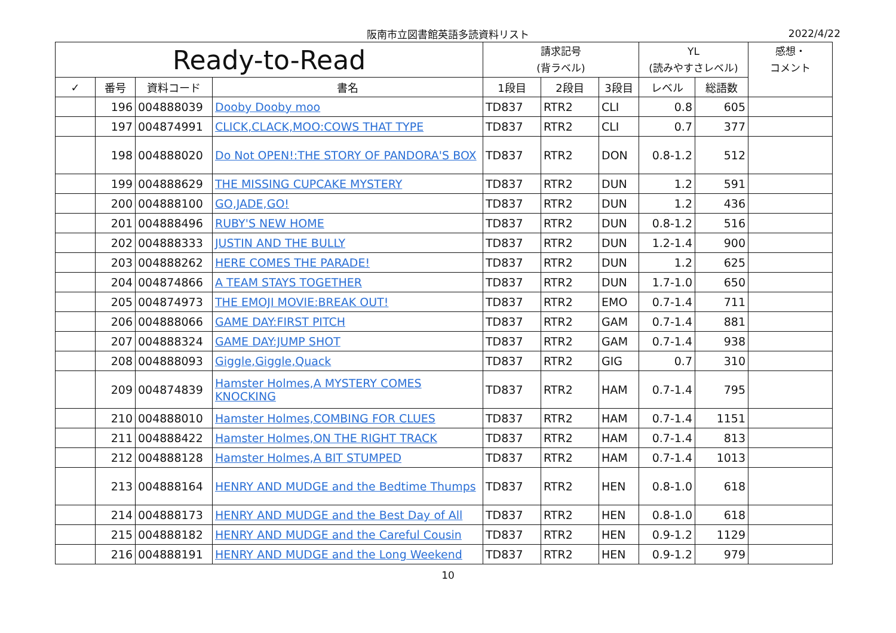阪南市立図書館英語多読資料リスト
2022/4/22
| Ready-to-Read | | | | 請求記号 (背ラベル) | | | YL (読みやすさレベル) | | 感想・ コメント |
| --- | --- | --- | --- | --- | --- | --- | --- | --- | --- |
| ✓ | 番号 | 資料コード | 書名 | 1段目 | 2段目 | 3段目 | レベル | 総語数 | |
| | 196 | 004888039 | Dooby Dooby moo | TD837 | RTR2 | CLI | 0.8 | 605 | |
| | 197 | 004874991 | CLICK,CLACK,MOO:COWS THAT TYPE | TD837 | RTR2 | CLI | 0.7 | 377 | |
| | 198 | 004888020 | Do Not OPEN!:THE STORY OF PANDORA'S BOX | TD837 | RTR2 | DON | 0.8-1.2 | 512 | |
| | 199 | 004888629 | THE MISSING CUPCAKE MYSTERY | TD837 | RTR2 | DUN | 1.2 | 591 | |
| | 200 | 004888100 | GO,JADE,GO! | TD837 | RTR2 | DUN | 1.2 | 436 | |
| | 201 | 004888496 | RUBY'S NEW HOME | TD837 | RTR2 | DUN | 0.8-1.2 | 516 | |
| | 202 | 004888333 | JUSTIN AND THE BULLY | TD837 | RTR2 | DUN | 1.2-1.4 | 900 | |
| | 203 | 004888262 | HERE COMES THE PARADE! | TD837 | RTR2 | DUN | 1.2 | 625 | |
| | 204 | 004874866 | A TEAM STAYS TOGETHER | TD837 | RTR2 | DUN | 1.7-1.0 | 650 | |
| | 205 | 004874973 | THE EMOJI MOVIE:BREAK OUT! | TD837 | RTR2 | EMO | 0.7-1.4 | 711 | |
| | 206 | 004888066 | GAME DAY:FIRST PITCH | TD837 | RTR2 | GAM | 0.7-1.4 | 881 | |
| | 207 | 004888324 | GAME DAY:JUMP SHOT | TD837 | RTR2 | GAM | 0.7-1.4 | 938 | |
| | 208 | 004888093 | Giggle,Giggle,Quack | TD837 | RTR2 | GIG | 0.7 | 310 | |
| | 209 | 004874839 | Hamster Holmes,A MYSTERY COMES KNOCKING | TD837 | RTR2 | HAM | 0.7-1.4 | 795 | |
| | 210 | 004888010 | Hamster Holmes,COMBING FOR CLUES | TD837 | RTR2 | HAM | 0.7-1.4 | 1151 | |
| | 211 | 004888422 | Hamster Holmes,ON THE RIGHT TRACK | TD837 | RTR2 | HAM | 0.7-1.4 | 813 | |
| | 212 | 004888128 | Hamster Holmes,A BIT STUMPED | TD837 | RTR2 | HAM | 0.7-1.4 | 1013 | |
| | 213 | 004888164 | HENRY AND MUDGE and the Bedtime Thumps | TD837 | RTR2 | HEN | 0.8-1.0 | 618 | |
| | 214 | 004888173 | HENRY AND MUDGE and the Best Day of All | TD837 | RTR2 | HEN | 0.8-1.0 | 618 | |
| | 215 | 004888182 | HENRY AND MUDGE and the Careful Cousin | TD837 | RTR2 | HEN | 0.9-1.2 | 1129 | |
| | 216 | 004888191 | HENRY AND MUDGE and the Long Weekend | TD837 | RTR2 | HEN | 0.9-1.2 | 979 | |
10